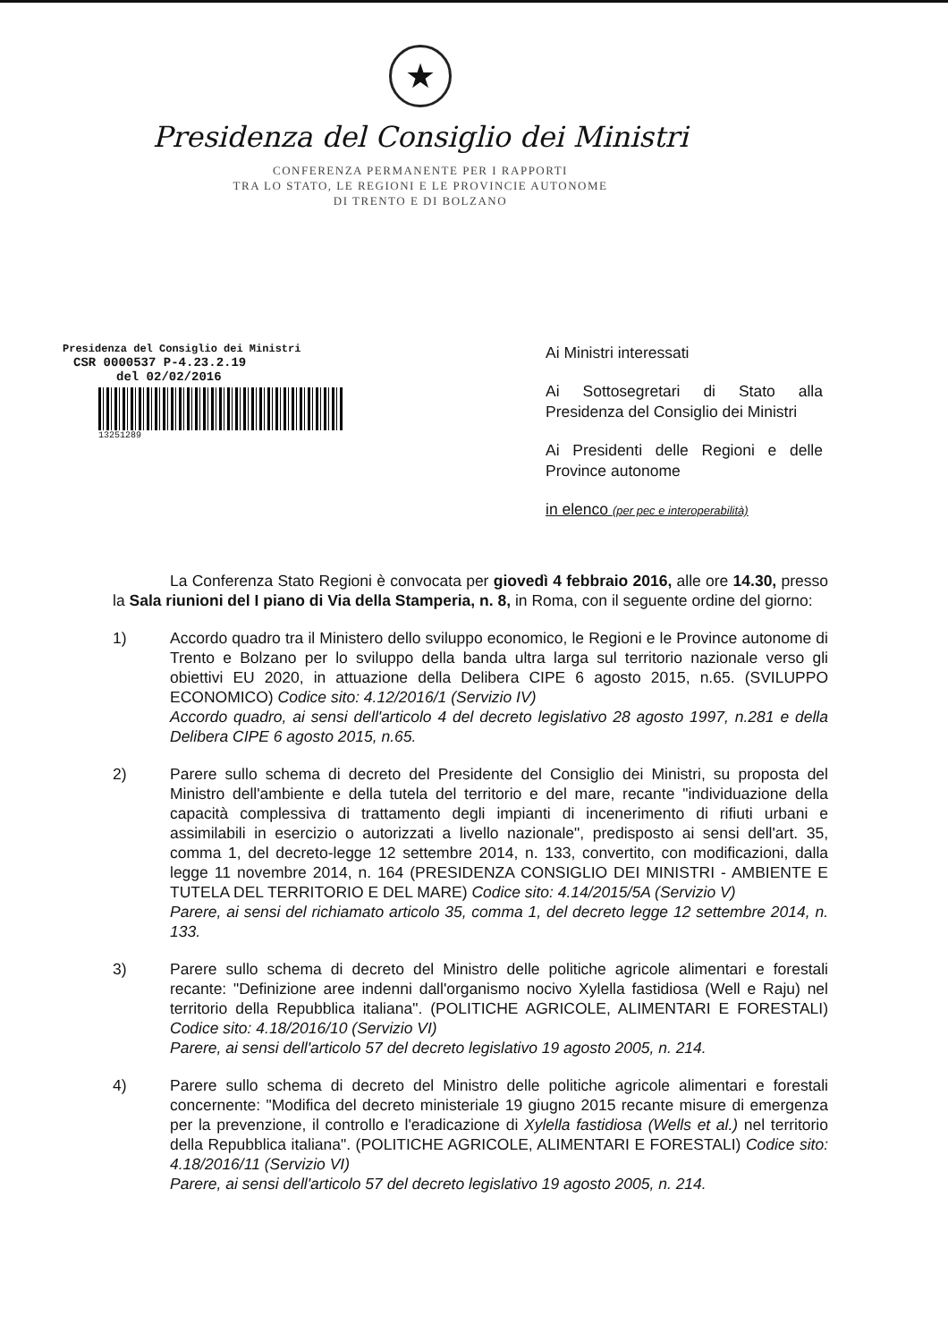★
Presidenza del Consiglio dei Ministri
CONFERENZA PERMANENTE PER I RAPPORTI
TRA LO STATO, LE REGIONI E LE PROVINCIE AUTONOME
DI TRENTO E DI BOLZANO
Presidenza del Consiglio dei Ministri
CSR 0000537 P-4.23.2.19
del 02/02/2016
13251289
Ai Ministri interessati
Ai Sottosegretari di Stato alla Presidenza del Consiglio dei Ministri
Ai Presidenti delle Regioni e delle Province autonome
in elenco (per pec e interoperabilità)
La Conferenza Stato Regioni è convocata per giovedì 4 febbraio 2016, alle ore 14.30, presso la Sala riunioni del I piano di Via della Stamperia, n. 8, in Roma, con il seguente ordine del giorno:
1) Accordo quadro tra il Ministero dello sviluppo economico, le Regioni e le Province autonome di Trento e Bolzano per lo sviluppo della banda ultra larga sul territorio nazionale verso gli obiettivi EU 2020, in attuazione della Delibera CIPE 6 agosto 2015, n.65. (SVILUPPO ECONOMICO) Codice sito: 4.12/2016/1 (Servizio IV)
Accordo quadro, ai sensi dell'articolo 4 del decreto legislativo 28 agosto 1997, n.281 e della Delibera CIPE 6 agosto 2015, n.65.
2) Parere sullo schema di decreto del Presidente del Consiglio dei Ministri, su proposta del Ministro dell'ambiente e della tutela del territorio e del mare, recante "individuazione della capacità complessiva di trattamento degli impianti di incenerimento di rifiuti urbani e assimilabili in esercizio o autorizzati a livello nazionale", predisposto ai sensi dell'art. 35, comma 1, del decreto-legge 12 settembre 2014, n. 133, convertito, con modificazioni, dalla legge 11 novembre 2014, n. 164 (PRESIDENZA CONSIGLIO DEI MINISTRI - AMBIENTE E TUTELA DEL TERRITORIO E DEL MARE) Codice sito: 4.14/2015/5A (Servizio V)
Parere, ai sensi del richiamato articolo 35, comma 1, del decreto legge 12 settembre 2014, n. 133.
3) Parere sullo schema di decreto del Ministro delle politiche agricole alimentari e forestali recante: "Definizione aree indenni dall'organismo nocivo Xylella fastidiosa (Well e Raju) nel territorio della Repubblica italiana". (POLITICHE AGRICOLE, ALIMENTARI E FORESTALI) Codice sito: 4.18/2016/10 (Servizio VI)
Parere, ai sensi dell'articolo 57 del decreto legislativo 19 agosto 2005, n. 214.
4) Parere sullo schema di decreto del Ministro delle politiche agricole alimentari e forestali concernente: "Modifica del decreto ministeriale 19 giugno 2015 recante misure di emergenza per la prevenzione, il controllo e l'eradicazione di Xylella fastidiosa (Wells et al.) nel territorio della Repubblica italiana". (POLITICHE AGRICOLE, ALIMENTARI E FORESTALI) Codice sito: 4.18/2016/11 (Servizio VI)
Parere, ai sensi dell'articolo 57 del decreto legislativo 19 agosto 2005, n. 214.